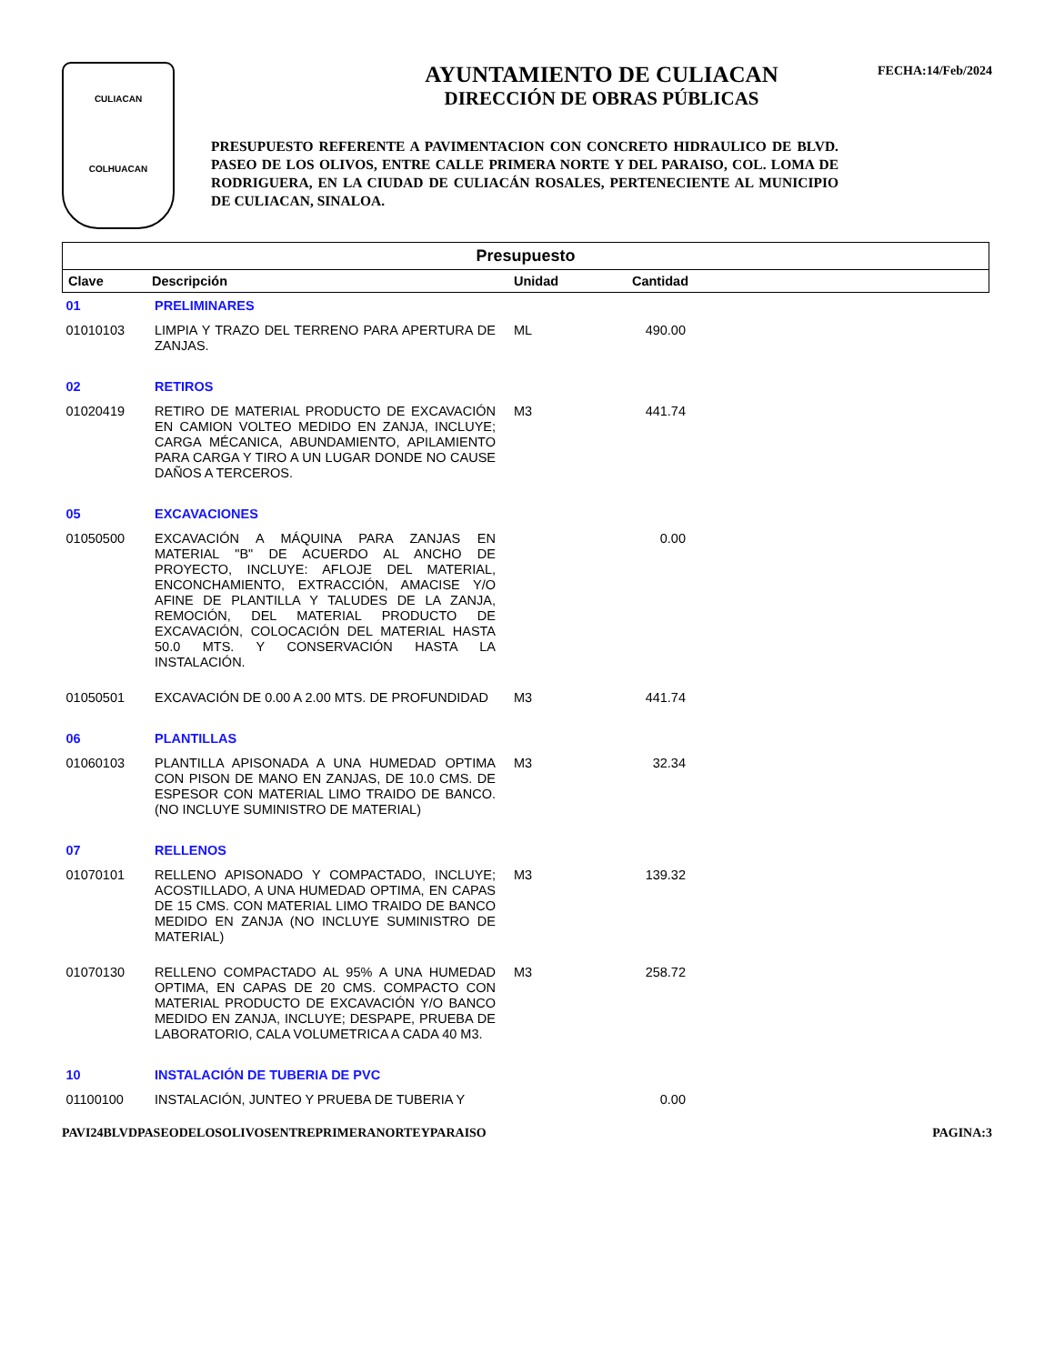FECHA:14/Feb/2024
CULIACAN
COLHUACAN
AYUNTAMIENTO DE CULIACAN
DIRECCIÓN DE OBRAS PÚBLICAS
PRESUPUESTO REFERENTE A PAVIMENTACION CON CONCRETO HIDRAULICO DE BLVD. PASEO DE LOS OLIVOS, ENTRE CALLE PRIMERA NORTE Y DEL PARAISO, COL. LOMA DE RODRIGUERA, EN LA CIUDAD DE CULIACÁN ROSALES, PERTENECIENTE AL MUNICIPIO DE CULIACAN, SINALOA.
| Presupuesto | | | | |
| --- | --- | --- | --- | --- |
| Clave | Descripción | Unidad | Cantidad | |
| 01 | PRELIMINARES | | | |
| 01010103 | LIMPIA Y TRAZO DEL TERRENO PARA APERTURA DE ZANJAS. | ML | 490.00 | |
| 02 | RETIROS | | | |
| 01020419 | RETIRO DE MATERIAL PRODUCTO DE EXCAVACIÓN EN CAMION VOLTEO MEDIDO EN ZANJA, INCLUYE; CARGA MÉCANICA, ABUNDAMIENTO, APILAMIENTO PARA CARGA Y TIRO A UN LUGAR DONDE NO CAUSE DAÑOS A TERCEROS. | M3 | 441.74 | |
| 05 | EXCAVACIONES | | | |
| 01050500 | EXCAVACIÓN A MÁQUINA PARA ZANJAS EN MATERIAL "B" DE ACUERDO AL ANCHO DE PROYECTO, INCLUYE: AFLOJE DEL MATERIAL, ENCONCHAMIENTO, EXTRACCIÓN, AMACISE Y/O AFINE DE PLANTILLA Y TALUDES DE LA ZANJA, REMOCIÓN, DEL MATERIAL PRODUCTO DE EXCAVACIÓN, COLOCACIÓN DEL MATERIAL HASTA 50.0 MTS. Y CONSERVACIÓN HASTA LA INSTALACIÓN. | | 0.00 | |
| 01050501 | EXCAVACIÓN DE 0.00 A 2.00 MTS. DE PROFUNDIDAD | M3 | 441.74 | |
| 06 | PLANTILLAS | | | |
| 01060103 | PLANTILLA APISONADA A UNA HUMEDAD OPTIMA CON PISON DE MANO EN ZANJAS, DE 10.0 CMS. DE ESPESOR CON MATERIAL LIMO TRAIDO DE BANCO. (NO INCLUYE SUMINISTRO DE MATERIAL) | M3 | 32.34 | |
| 07 | RELLENOS | | | |
| 01070101 | RELLENO APISONADO Y COMPACTADO, INCLUYE; ACOSTILLADO, A UNA HUMEDAD OPTIMA, EN CAPAS DE 15 CMS. CON MATERIAL LIMO TRAIDO DE BANCO MEDIDO EN ZANJA (NO INCLUYE SUMINISTRO DE MATERIAL) | M3 | 139.32 | |
| 01070130 | RELLENO COMPACTADO AL 95% A UNA HUMEDAD OPTIMA, EN CAPAS DE 20 CMS. COMPACTO CON MATERIAL PRODUCTO DE EXCAVACIÓN Y/O BANCO MEDIDO EN ZANJA, INCLUYE; DESPAPE, PRUEBA DE LABORATORIO, CALA VOLUMETRICA A CADA 40 M3. | M3 | 258.72 | |
| 10 | INSTALACIÓN DE TUBERIA DE PVC | | | |
| 01100100 | INSTALACIÓN, JUNTEO Y PRUEBA DE TUBERIA Y | | 0.00 | |
PAVI24BLVDPASEODELOSOLIVOSENTREPRIMERANORTEYPARAISO PAGINA:3